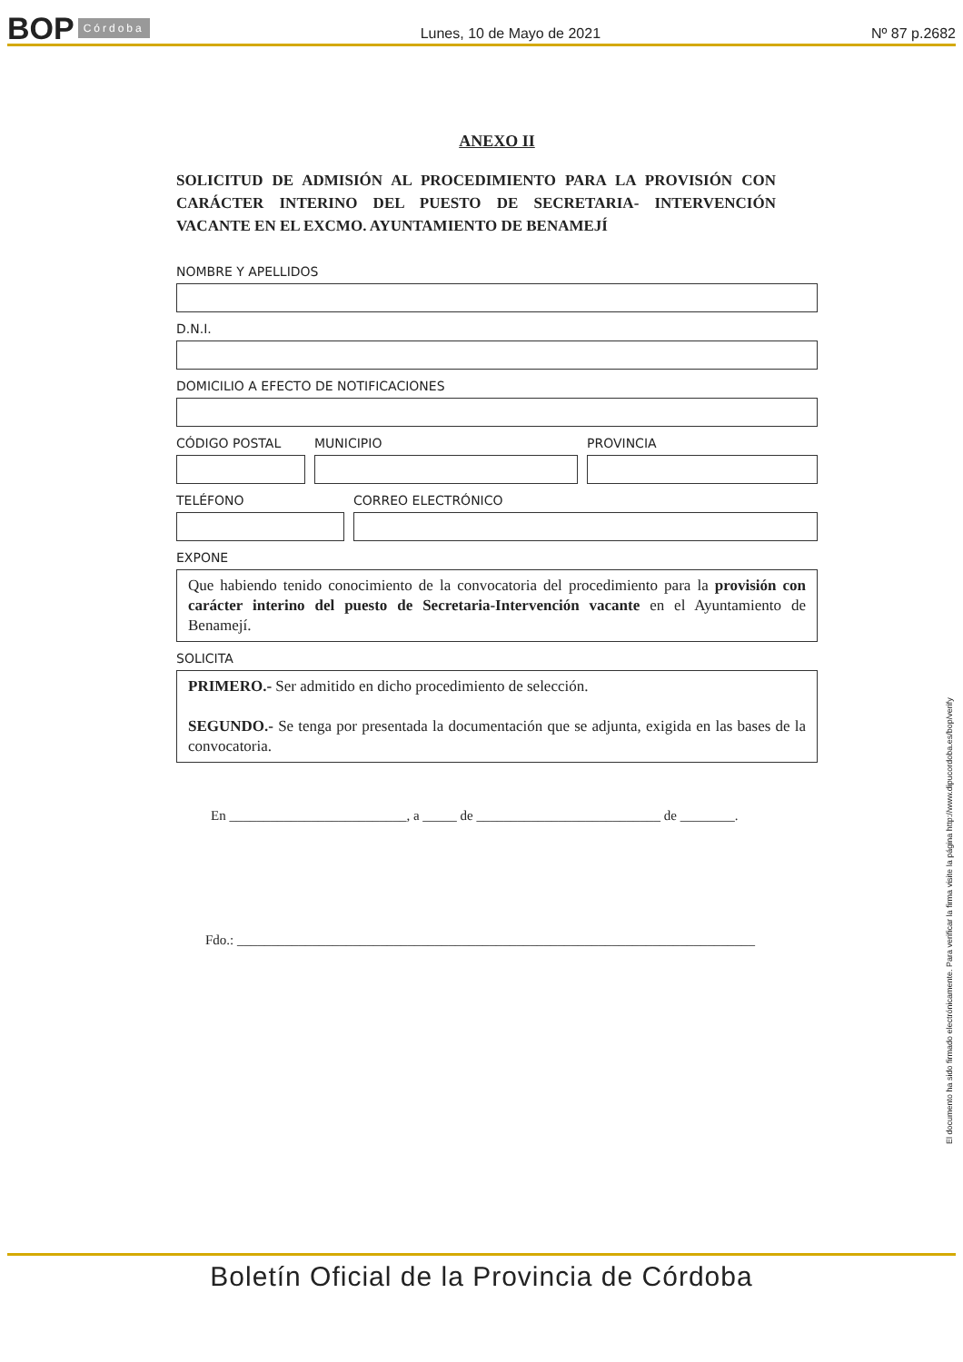BOP Córdoba Lunes, 10 de Mayo de 2021 Nº 87 p.2682
ANEXO II
SOLICITUD DE ADMISIÓN AL PROCEDIMIENTO PARA LA PROVISIÓN CON CARÁCTER INTERINO DEL PUESTO DE SECRETARIA- INTERVENCIÓN VACANTE EN EL EXCMO. AYUNTAMIENTO DE BENAMEJÍ
NOMBRE Y APELLIDOS
D.N.I.
DOMICILIO A EFECTO DE NOTIFICACIONES
CÓDIGO POSTAL MUNICIPIO PROVINCIA
TELÉFONO CORREO ELECTRÓNICO
EXPONE
Que habiendo tenido conocimiento de la convocatoria del procedimiento para la provisión con carácter interino del puesto de Secretaria-Intervención vacante en el Ayuntamiento de Benamejí.
SOLICITA
PRIMERO.- Ser admitido en dicho procedimiento de selección.
SEGUNDO.- Se tenga por presentada la documentación que se adjunta, exigida en las bases de la convocatoria.
En __________________________, a _____ de ___________________________ de ________.
Fdo.: ____________________________________________________________________________
El documento ha sido firmado electrónicamente. Para verificar la firma visite la página http://www.dipucordoba.es/bop/verify
Boletín Oficial de la Provincia de Córdoba